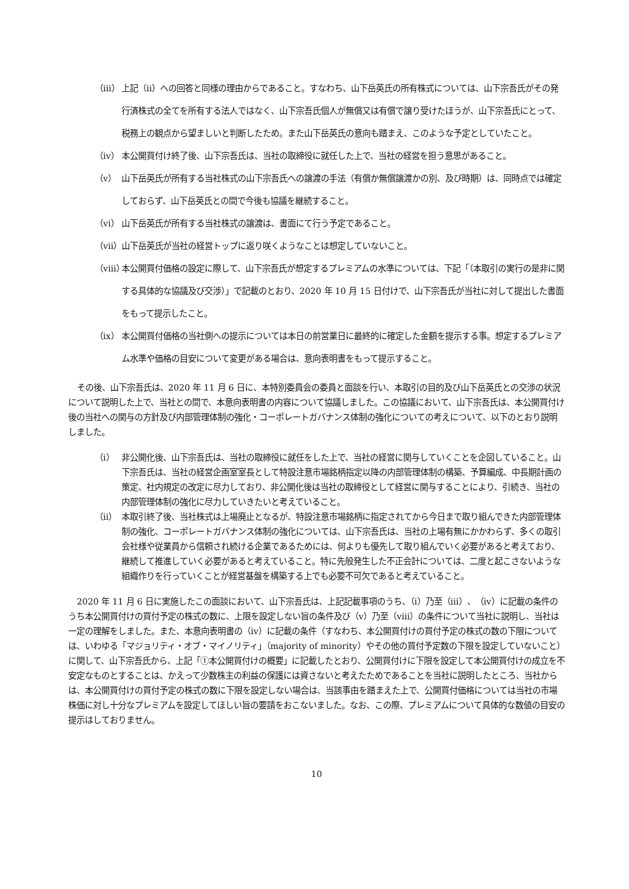（ⅲ） 上記（ⅱ）への回答と同様の理由からであること。すなわち、山下岳英氏の所有株式については、山下宗吾氏がその発行済株式の全てを所有する法人ではなく、山下宗吾氏個人が無償又は有償で譲り受けたほうが、山下宗吾氏にとって、税務上の観点から望ましいと判断したため。また山下岳英氏の意向も踏まえ、このような予定としていたこと。
（ⅳ） 本公開買付け終了後、山下宗吾氏は、当社の取締役に就任した上で、当社の経営を担う意思があること。
（ⅴ） 山下岳英氏が所有する当社株式の山下宗吾氏への譲渡の手法（有償か無償譲渡かの別、及び時期）は、同時点では確定しておらず、山下岳英氏との間で今後も協議を継続すること。
（ⅵ） 山下岳英氏が所有する当社株式の譲渡は、書面にて行う予定であること。
（ⅶ） 山下岳英氏が当社の経営トップに返り咲くようなことは想定していないこと。
（ⅷ） 本公開買付価格の設定に際して、山下宗吾氏が想定するプレミアムの水準については、下記「（本取引の実行の是非に関する具体的な協議及び交渉）」で記載のとおり、2020 年 10 月 15 日付けで、山下宗吾氏が当社に対して提出した書面をもって提示したこと。
（ⅸ） 本公開買付価格の当社側への提示については本日の前営業日に最終的に確定した金額を提示する事。想定するプレミアム水準や価格の目安について変更がある場合は、意向表明書をもって提示すること。
その後、山下宗吾氏は、2020 年 11 月 6 日に、本特別委員会の委員と面談を行い、本取引の目的及び山下岳英氏との交渉の状況について説明した上で、当社との間で、本意向表明書の内容について協議しました。この協議において、山下宗吾氏は、本公開買付け後の当社への関与の方針及び内部管理体制の強化・コーポレートガバナンス体制の強化についての考えについて、以下のとおり説明しました。
（ⅰ） 非公開化後、山下宗吾氏は、当社の取締役に就任をした上で、当社の経営に関与していくことを企図していること。山下宗吾氏は、当社の経営企画室室長として特設注意市場銘柄指定以降の内部管理体制の構築、予算編成、中長期計画の策定、社内規定の改定に尽力しており、非公開化後は当社の取締役として経営に関与することにより、引続き、当社の内部管理体制の強化に尽力していきたいと考えていること。
（ⅱ） 本取引終了後、当社株式は上場廃止となるが、特設注意市場銘柄に指定されてから今日まで取り組んできた内部管理体制の強化、コーポレートガバナンス体制の強化については、山下宗吾氏は、当社の上場有無にかかわらず、多くの取引会社様や従業員から信頼され続ける企業であるためには、何よりも優先して取り組んでいく必要があると考えており、継続して推進していく必要があると考えていること。特に先般発生した不正会計については、二度と起こさないような組織作りを行っていくことが経営基盤を構築する上でも必要不可欠であると考えていること。
2020 年 11 月 6 日に実施したこの面談において、山下宗吾氏は、上記記載事項のうち、（ⅰ）乃至（ⅲ）、（ⅳ）に記載の条件のうち本公開買付けの買付予定の株式の数に、上限を設定しない旨の条件及び（ⅴ）乃至（ⅷ）の条件について当社に説明し、当社は一定の理解をしました。また、本意向表明書の（ⅳ）に記載の条件（すなわち、本公開買付けの買付予定の株式の数の下限については、いわゆる「マジョリティ・オブ・マイノリティ」（majority of minority）やその他の買付予定数の下限を設定していないこと）に関して、山下宗吾氏から、上記「①本公開買付けの概要」に記載したとおり、公開買付けに下限を設定して本公開買付けの成立を不安定なものとすることは、かえって少数株主の利益の保護には資さないと考えたためであることを当社に説明したところ、当社からは、本公開買付けの買付予定の株式の数に下限を設定しない場合は、当該事由を踏まえた上で、公開買付価格については当社の市場株価に対し十分なプレミアムを設定してほしい旨の要請をおこないました。なお、この際、プレミアムについて具体的な数値の目安の提示はしておりません。
10